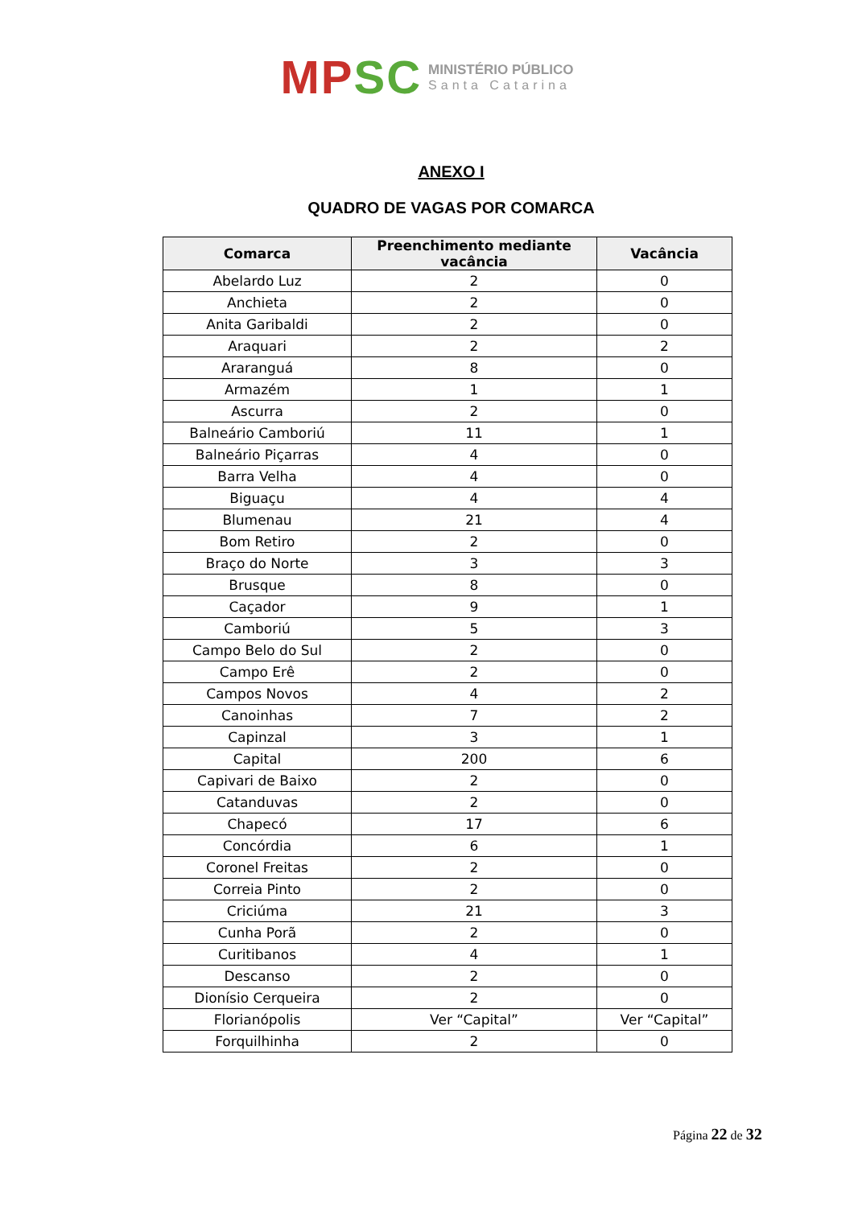MPSC MINISTÉRIO PÚBLICO Santa Catarina
ANEXO I
QUADRO DE VAGAS POR COMARCA
| Comarca | Preenchimento mediante vacância | Vacância |
| --- | --- | --- |
| Abelardo Luz | 2 | 0 |
| Anchieta | 2 | 0 |
| Anita Garibaldi | 2 | 0 |
| Araquari | 2 | 2 |
| Araranguá | 8 | 0 |
| Armazém | 1 | 1 |
| Ascurra | 2 | 0 |
| Balneário Camboriú | 11 | 1 |
| Balneário Piçarras | 4 | 0 |
| Barra Velha | 4 | 0 |
| Biguaçu | 4 | 4 |
| Blumenau | 21 | 4 |
| Bom Retiro | 2 | 0 |
| Braço do Norte | 3 | 3 |
| Brusque | 8 | 0 |
| Caçador | 9 | 1 |
| Camboriú | 5 | 3 |
| Campo Belo do Sul | 2 | 0 |
| Campo Erê | 2 | 0 |
| Campos Novos | 4 | 2 |
| Canoinhas | 7 | 2 |
| Capinzal | 3 | 1 |
| Capital | 200 | 6 |
| Capivari de Baixo | 2 | 0 |
| Catanduvas | 2 | 0 |
| Chapecó | 17 | 6 |
| Concórdia | 6 | 1 |
| Coronel Freitas | 2 | 0 |
| Correia Pinto | 2 | 0 |
| Criciúma | 21 | 3 |
| Cunha Porã | 2 | 0 |
| Curitibanos | 4 | 1 |
| Descanso | 2 | 0 |
| Dionísio Cerqueira | 2 | 0 |
| Florianópolis | Ver “Capital” | Ver “Capital” |
| Forquilhinha | 2 | 0 |
Página 22 de 32